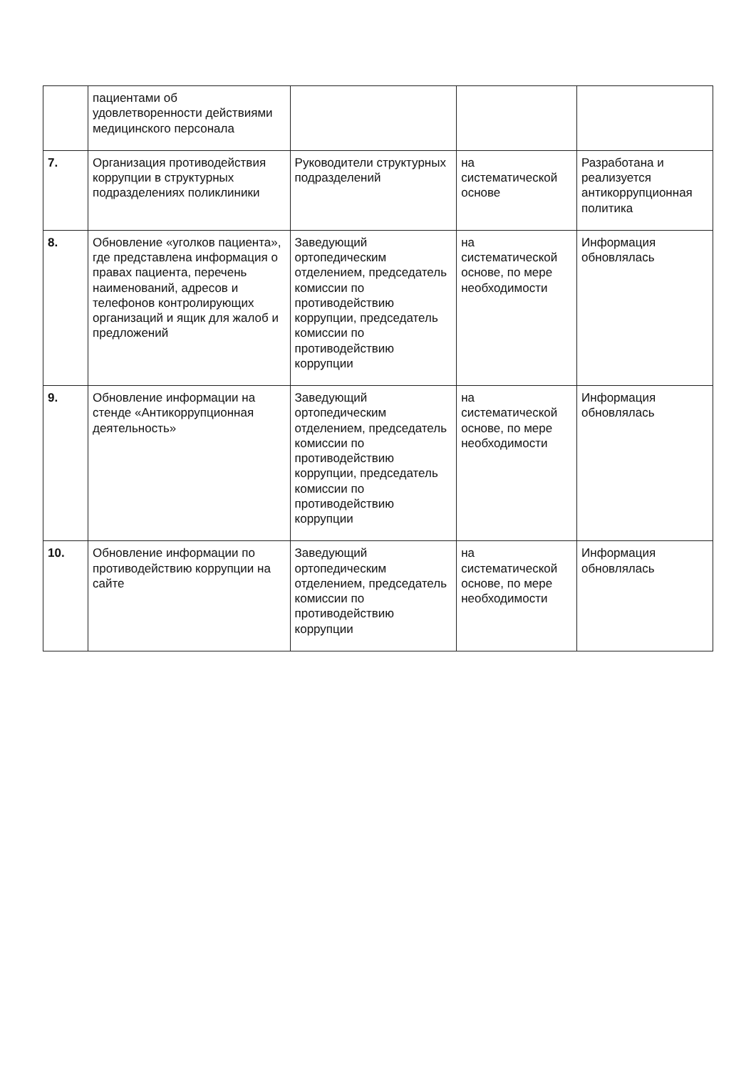| | пациентами об удовлетворенности действиями медицинского персонала | | | |
| 7. | Организация противодействия коррупции в структурных подразделениях поликлиники | Руководители структурных подразделений | на систематической основе | Разработана и реализуется антикоррупционная политика |
| 8. | Обновление «уголков пациента», где представлена информация о правах пациента, перечень наименований, адресов и телефонов контролирующих организаций и ящик для жалоб и предложений | Заведующий ортопедическим отделением, председатель комиссии по противодействию коррупции, председатель комиссии по противодействию коррупции | на систематической основе, по мере необходимости | Информация обновлялась |
| 9. | Обновление информации на стенде «Антикоррупционная деятельность» | Заведующий ортопедическим отделением, председатель комиссии по противодействию коррупции, председатель комиссии по противодействию коррупции | на систематической основе, по мере необходимости | Информация обновлялась |
| 10. | Обновление информации по противодействию коррупции на сайте | Заведующий ортопедическим отделением, председатель комиссии по противодействию коррупции | на систематической основе, по мере необходимости | Информация обновлялась |